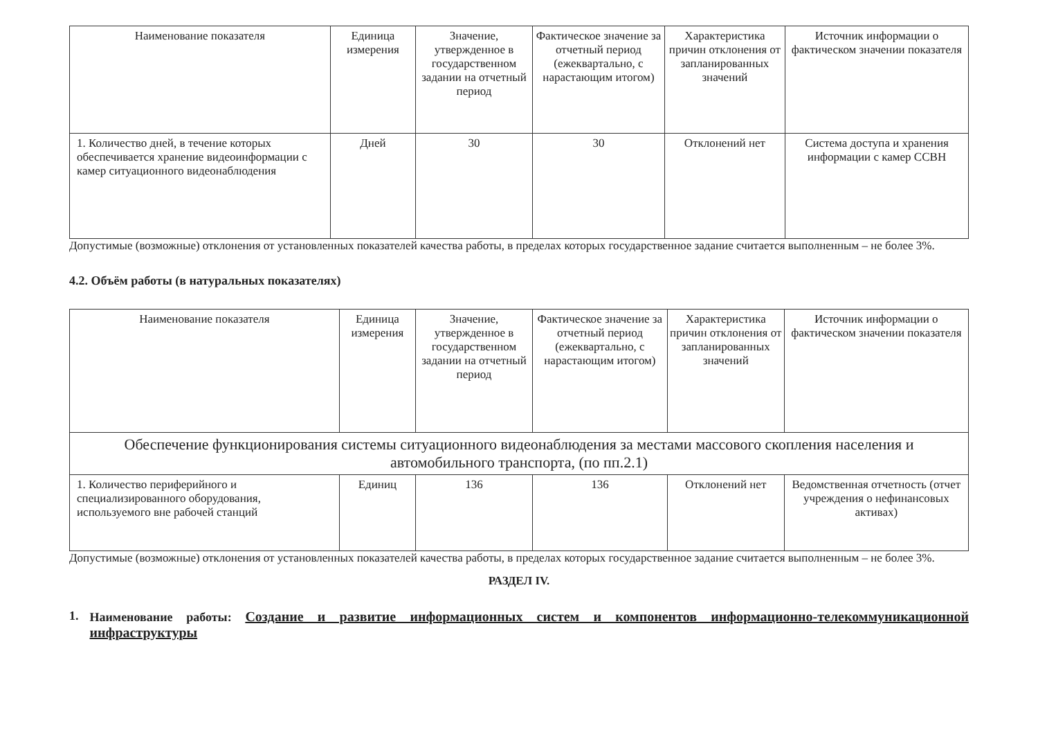| Наименование показателя | Единица измерения | Значение, утвержденное в государственном задании на отчетный период | Фактическое значение за отчетный период (ежеквартально, с нарастающим итогом) | Характеристика причин отклонения от запланированных значений | Источник информации о фактическом значении показателя |
| --- | --- | --- | --- | --- | --- |
| 1. Количество дней, в течение которых обеспечивается хранение видеоинформации с камер ситуационного видеонаблюдения | Дней | 30 | 30 | Отклонений нет | Система доступа и хранения информации с камер ССВН |
Допустимые (возможные) отклонения от установленных показателей качества работы, в пределах которых государственное задание считается выполненным – не более 3%.
4.2. Объём работы (в натуральных показателях)
| Наименование показателя | Единица измерения | Значение, утвержденное в государственном задании на отчетный период | Фактическое значение за отчетный период (ежеквартально, с нарастающим итогом) | Характеристика причин отклонения от запланированных значений | Источник информации о фактическом значении показателя |
| --- | --- | --- | --- | --- | --- |
| Обеспечение функционирования системы ситуационного видеонаблюдения за местами массового скопления населения и автомобильного транспорта, (по пп.2.1) | | | | | |
| 1. Количество периферийного и специализированного оборудования, используемого вне рабочей станций | Единиц | 136 | 136 | Отклонений нет | Ведомственная отчетность (отчет учреждения о нефинансовых активах) |
Допустимые (возможные) отклонения от установленных показателей качества работы, в пределах которых государственное задание считается выполненным – не более 3%.
РАЗДЕЛ IV.
1. Наименование работы: Создание и развитие информационных систем и компонентов информационно-телекоммуникационной инфраструктуры